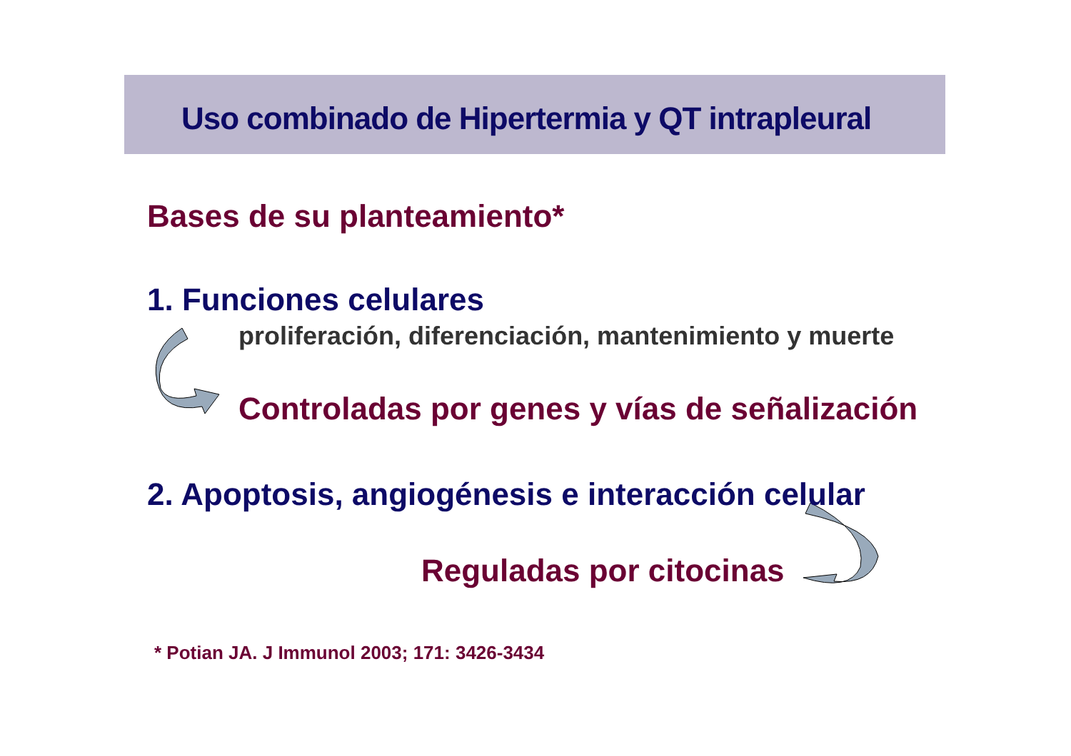Uso combinado de Hipertermia y QT intrapleural
Bases de su planteamiento*
1. Funciones celulares
proliferación, diferenciación, mantenimiento y muerte
Controladas por genes y vías de señalización
2. Apoptosis, angiogénesis e interacción celular
Reguladas por citocinas
* Potian JA. J Immunol 2003; 171: 3426-3434